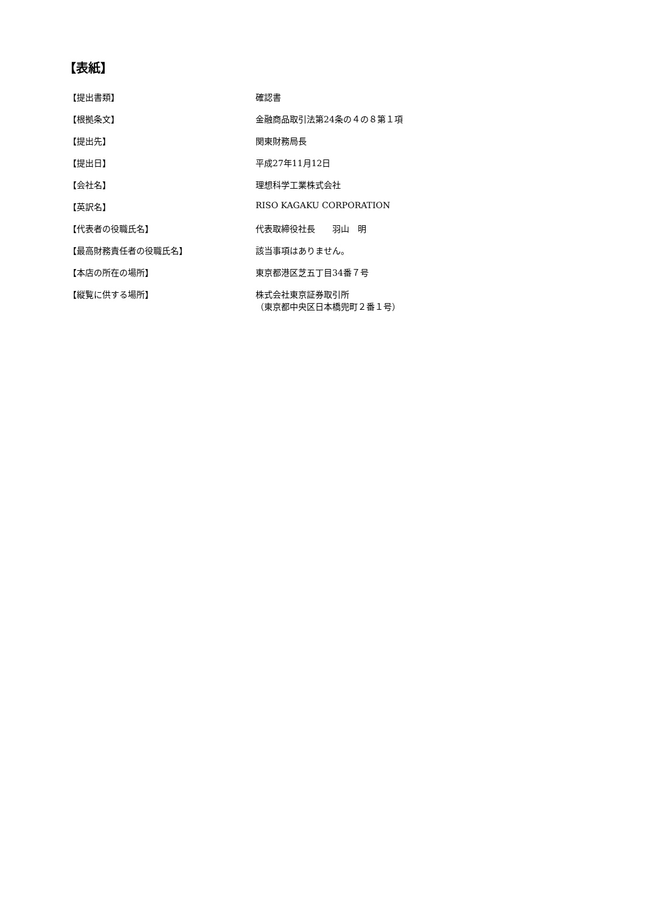【表紙】
| 【提出書類】 | 確認書 |
| 【根拠条文】 | 金融商品取引法第24条の４の８第１項 |
| 【提出先】 | 関東財務局長 |
| 【提出日】 | 平成27年11月12日 |
| 【会社名】 | 理想科学工業株式会社 |
| 【英訳名】 | RISO KAGAKU CORPORATION |
| 【代表者の役職氏名】 | 代表取締役社長 羽山 明 |
| 【最高財務責任者の役職氏名】 | 該当事項はありません。 |
| 【本店の所在の場所】 | 東京都港区芝五丁目34番７号 |
| 【縦覧に供する場所】 | 株式会社東京証券取引所 （東京都中央区日本橋兜町２番１号） |